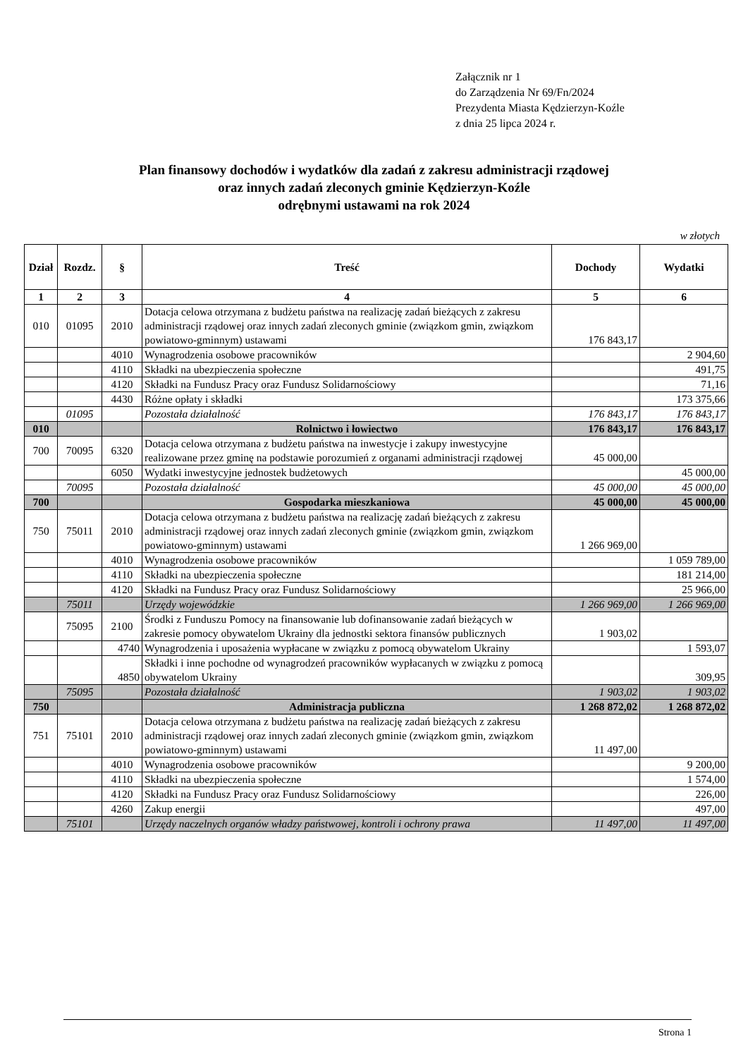Załącznik nr 1
do Zarządzenia Nr 69/Fn/2024
Prezydenta Miasta Kędzierzyn-Koźle
z dnia 25 lipca 2024 r.
Plan finansowy dochodów i wydatków dla zadań z zakresu administracji rządowej
oraz innych zadań zleconych gminie Kędzierzyn-Koźle
odrębnymi ustawami na rok 2024
w złotych
| Dział | Rozdz. | § | Treść | Dochody | Wydatki |
| --- | --- | --- | --- | --- | --- |
| 1 | 2 | 3 | 4 | 5 | 6 |
| 010 | 01095 | 2010 | Dotacja celowa otrzymana z budżetu państwa na realizację zadań bieżących z zakresu administracji rządowej oraz innych zadań zleconych gminie (związkom gmin, związkom powiatowo-gminnym) ustawami | 176 843,17 | |
| | | 4010 | Wynagrodzenia osobowe pracowników | | 2 904,60 |
| | | 4110 | Składki na ubezpieczenia społeczne | | 491,75 |
| | | 4120 | Składki na Fundusz Pracy oraz Fundusz Solidarnościowy | | 71,16 |
| | | 4430 | Różne opłaty i składki | | 173 375,66 |
| | 01095 | | Pozostała działalność | 176 843,17 | 176 843,17 |
| 010 | | | Rolnictwo i łowiectwo | 176 843,17 | 176 843,17 |
| 700 | 70095 | 6320 | Dotacja celowa otrzymana z budżetu państwa na inwestycje i zakupy inwestycyjne realizowane przez gminę na podstawie porozumień z organami administracji rządowej | 45 000,00 | |
| | | 6050 | Wydatki inwestycyjne jednostek budżetowych | | 45 000,00 |
| | 70095 | | Pozostała działalność | 45 000,00 | 45 000,00 |
| 700 | | | Gospodarka mieszkaniowa | 45 000,00 | 45 000,00 |
| 750 | 75011 | 2010 | Dotacja celowa otrzymana z budżetu państwa na realizację zadań bieżących z zakresu administracji rządowej oraz innych zadań zleconych gminie (związkom gmin, związkom powiatowo-gminnym) ustawami | 1 266 969,00 | |
| | | 4010 | Wynagrodzenia osobowe pracowników | | 1 059 789,00 |
| | | 4110 | Składki na ubezpieczenia społeczne | | 181 214,00 |
| | | 4120 | Składki na Fundusz Pracy oraz Fundusz Solidarnościowy | | 25 966,00 |
| | 75011 | | Urzędy wojewódzkie | 1 266 969,00 | 1 266 969,00 |
| | 75095 | 2100 | Środki z Funduszu Pomocy na finansowanie lub dofinansowanie zadań bieżących w zakresie pomocy obywatelom Ukrainy dla jednostki sektora finansów publicznych | 1 903,02 | |
| | | 4740 | Wynagrodzenia i uposażenia wypłacane w związku z pomocą obywatelom Ukrainy | | 1 593,07 |
| | | 4850 | Składki i inne pochodne od wynagrodzeń pracowników wypłacanych w związku z pomocą obywatelom Ukrainy | | 309,95 |
| | 75095 | | Pozostała działalność | 1 903,02 | 1 903,02 |
| 750 | | | Administracja publiczna | 1 268 872,02 | 1 268 872,02 |
| 751 | 75101 | 2010 | Dotacja celowa otrzymana z budżetu państwa na realizację zadań bieżących z zakresu administracji rządowej oraz innych zadań zleconych gminie (związkom gmin, związkom powiatowo-gminnym) ustawami | 11 497,00 | |
| | | 4010 | Wynagrodzenia osobowe pracowników | | 9 200,00 |
| | | 4110 | Składki na ubezpieczenia społeczne | | 1 574,00 |
| | | 4120 | Składki na Fundusz Pracy oraz Fundusz Solidarnościowy | | 226,00 |
| | | 4260 | Zakup energii | | 497,00 |
| | 75101 | | Urzędy naczelnych organów władzy państwowej, kontroli i ochrony prawa | 11 497,00 | 11 497,00 |
Strona 1